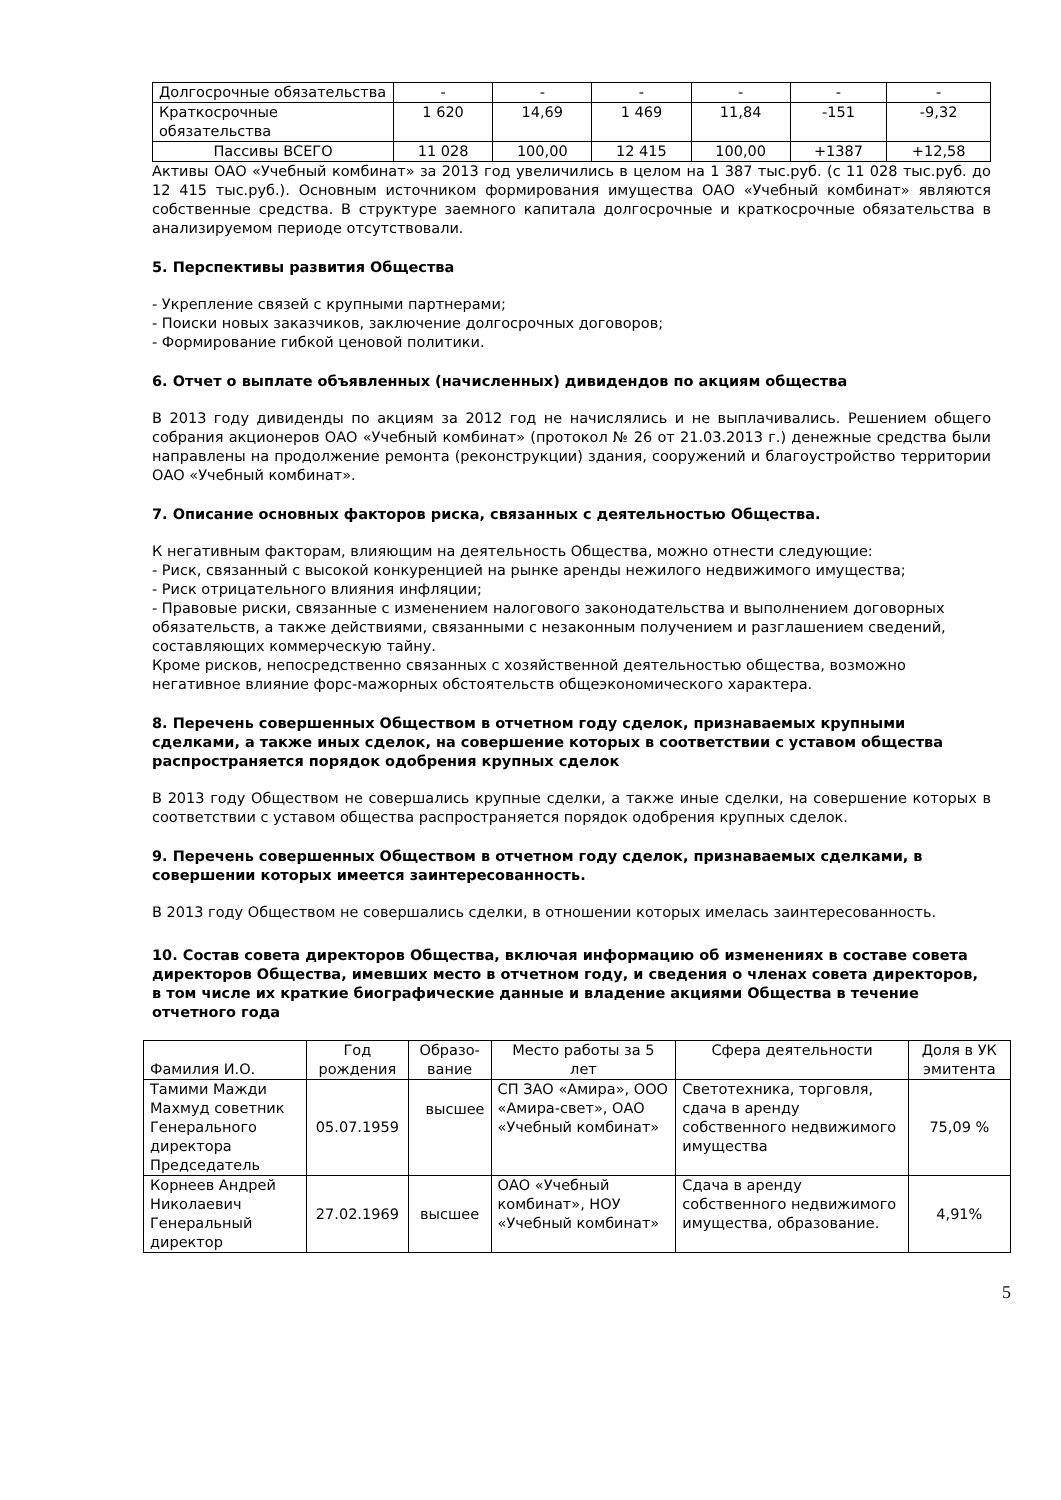| Долгосрочные обязательства | - | - | - | - | - | - |
| Краткосрочные обязательства | 1 620 | 14,69 | 1 469 | 11,84 | -151 | -9,32 |
| Пассивы ВСЕГО | 11 028 | 100,00 | 12 415 | 100,00 | +1387 | +12,58 |
Активы ОАО «Учебный комбинат» за 2013 год увеличились в целом на 1 387 тыс.руб. (с 11 028 тыс.руб. до 12 415 тыс.руб.). Основным источником формирования имущества ОАО «Учебный комбинат» являются собственные средства. В структуре заемного капитала долгосрочные и краткосрочные обязательства в анализируемом периоде отсутствовали.
5. Перспективы развития Общества
- Укрепление связей с крупными партнерами;
- Поиски новых заказчиков, заключение долгосрочных договоров;
- Формирование гибкой ценовой политики.
6. Отчет о выплате объявленных (начисленных) дивидендов по акциям общества
В 2013 году дивиденды по акциям за 2012 год не начислялись и не выплачивались. Решением общего собрания акционеров ОАО «Учебный комбинат» (протокол № 26 от 21.03.2013 г.) денежные средства были направлены на продолжение ремонта (реконструкции) здания, сооружений и благоустройство территории ОАО «Учебный комбинат».
7. Описание основных факторов риска, связанных с деятельностью Общества.
К негативным факторам, влияющим на деятельность Общества, можно отнести следующие:
- Риск, связанный с высокой конкуренцией на рынке аренды нежилого недвижимого имущества;
- Риск отрицательного влияния инфляции;
- Правовые риски, связанные с изменением налогового законодательства и выполнением договорных обязательств, а также действиями, связанными с незаконным получением и разглашением сведений, составляющих коммерческую тайну.
Кроме рисков, непосредственно связанных с хозяйственной деятельностью общества, возможно негативное влияние форс-мажорных обстоятельств общеэкономического характера.
8. Перечень совершенных Обществом в отчетном году сделок, признаваемых крупными сделками, а также иных сделок, на совершение которых в соответствии с уставом общества распространяется порядок одобрения крупных сделок
В 2013 году Обществом не совершались крупные сделки, а также иные сделки, на совершение которых в соответствии с уставом общества распространяется порядок одобрения крупных сделок.
9. Перечень совершенных Обществом в отчетном году сделок, признаваемых сделками, в совершении которых имеется заинтересованность.
В 2013 году Обществом не совершались сделки, в отношении которых имелась заинтересованность.
10. Состав совета директоров Общества, включая информацию об изменениях в составе совета директоров Общества, имевших место в отчетном году, и сведения о членах совета директоров, в том числе их краткие биографические данные и владение акциями Общества в течение отчетного года
| Фамилия И.О. | Год рождения | Образо-вание | Место работы за 5 лет | Сфера деятельности | Доля в УК эмитента |
| --- | --- | --- | --- | --- | --- |
| Тамими Мажди Махмуд советник Генерального директора Председатель | 05.07.1959 | высшее | СП ЗАО «Амира», ООО «Амира-свет», ОАО «Учебный комбинат» | Светотехника, торговля, сдача в аренду собственного недвижимого имущества | 75,09 % |
| Корнеев Андрей Николаевич Генеральный директор | 27.02.1969 | высшее | ОАО «Учебный комбинат», НОУ «Учебный комбинат» | Сдача в аренду собственного недвижимого имущества, образование. | 4,91% |
5